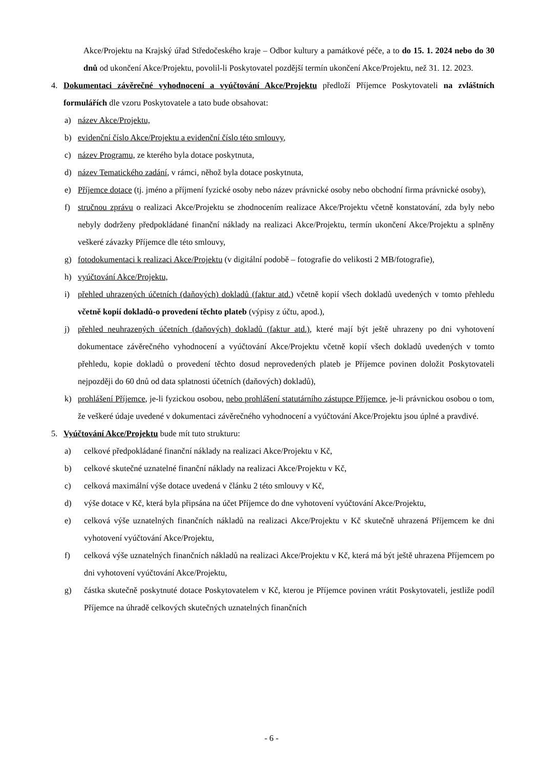Akce/Projektu na Krajský úřad Středočeského kraje – Odbor kultury a památkové péče, a to do 15. 1. 2024 nebo do 30 dnů od ukončení Akce/Projektu, povolil-li Poskytovatel pozdější termín ukončení Akce/Projektu, než 31. 12. 2023.
4. Dokumentaci závěrečné vyhodnocení a vyúčtování Akce/Projektu předloží Příjemce Poskytovateli na zvláštních formulářích dle vzoru Poskytovatele a tato bude obsahovat:
a) název Akce/Projektu,
b) evidenční číslo Akce/Projektu a evidenční číslo této smlouvy,
c) název Programu, ze kterého byla dotace poskytnuta,
d) název Tematického zadání, v rámci, něhož byla dotace poskytnuta,
e) Příjemce dotace (tj. jméno a příjmení fyzické osoby nebo název právnické osoby nebo obchodní firma právnické osoby),
f) stručnou zprávu o realizaci Akce/Projektu se zhodnocením realizace Akce/Projektu včetně konstatování, zda byly nebo nebyly dodrženy předpokládané finanční náklady na realizaci Akce/Projektu, termín ukončení Akce/Projektu a splněny veškeré závazky Příjemce dle této smlouvy,
g) fotodokumentaci k realizaci Akce/Projektu (v digitální podobě – fotografie do velikosti 2 MB/fotografie),
h) vyúčtování Akce/Projektu,
i) přehled uhrazených účetních (daňových) dokladů (faktur atd.) včetně kopií všech dokladů uvedených v tomto přehledu včetně kopií dokladů-o provedení těchto plateb (výpisy z účtu, apod.),
j) přehled neuhrazených účetních (daňových) dokladů (faktur atd.), které mají být ještě uhrazeny po dni vyhotovení dokumentace závěrečného vyhodnocení a vyúčtování Akce/Projektu včetně kopií všech dokladů uvedených v tomto přehledu, kopie dokladů o provedení těchto dosud neprovedených plateb je Příjemce povinen doložit Poskytovateli nejpozději do 60 dnů od data splatnosti účetních (daňových) dokladů),
k) prohlášení Příjemce, je-li fyzickou osobou, nebo prohlášení statutárního zástupce Příjemce, je-li právnickou osobou o tom, že veškeré údaje uvedené v dokumentaci závěrečného vyhodnocení a vyúčtování Akce/Projektu jsou úplné a pravdivé.
5. Vyúčtování Akce/Projektu bude mít tuto strukturu:
a) celkové předpokládané finanční náklady na realizaci Akce/Projektu v Kč,
b) celkové skutečné uznatelné finanční náklady na realizaci Akce/Projektu v Kč,
c) celková maximální výše dotace uvedená v článku 2 této smlouvy v Kč,
d) výše dotace v Kč, která byla připsána na účet Příjemce do dne vyhotovení vyúčtování Akce/Projektu,
e) celková výše uznatelných finančních nákladů na realizaci Akce/Projektu v Kč skutečně uhrazená Příjemcem ke dni vyhotovení vyúčtování Akce/Projektu,
f) celková výše uznatelných finančních nákladů na realizaci Akce/Projektu v Kč, která má být ještě uhrazena Příjemcem po dni vyhotovení vyúčtování Akce/Projektu,
g) částka skutečně poskytnuté dotace Poskytovatelem v Kč, kterou je Příjemce povinen vrátit Poskytovateli, jestliže podíl Příjemce na úhradě celkových skutečných uznatelných finančních
- 6 -